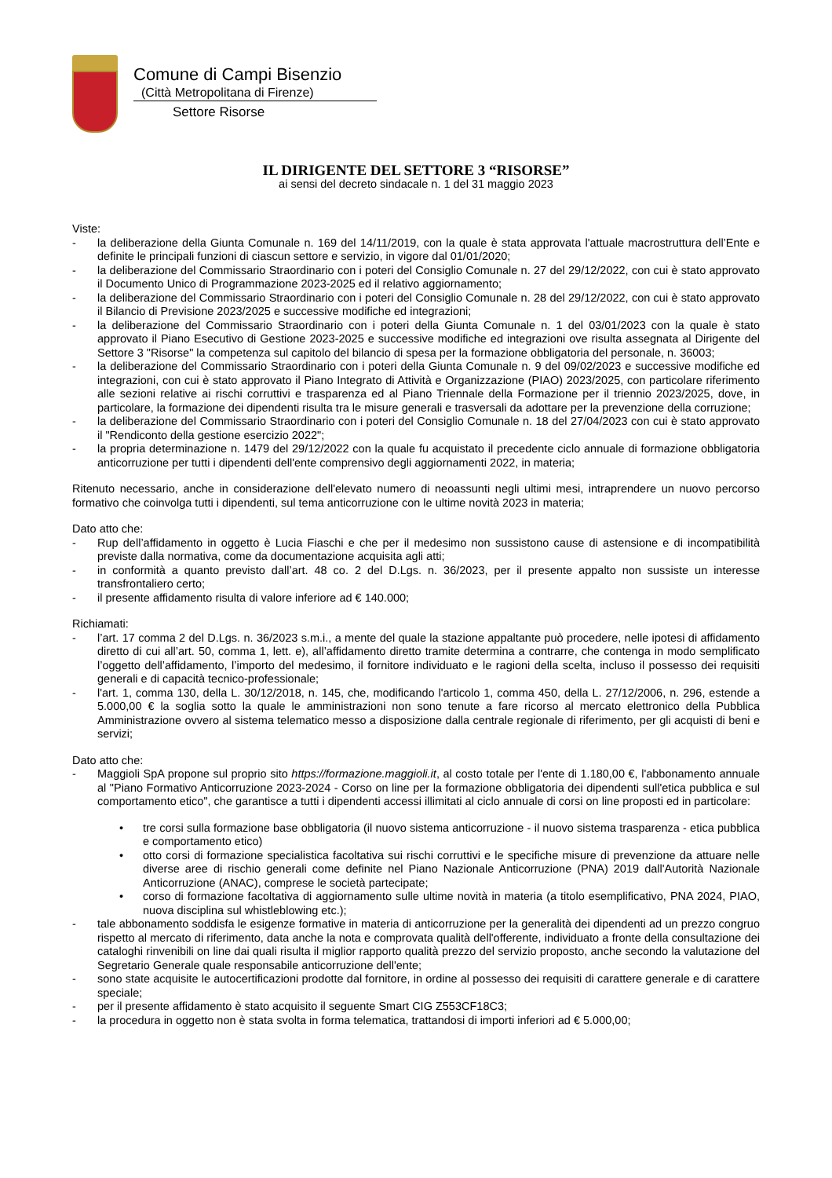Comune di Campi Bisenzio
(Città Metropolitana di Firenze)
Settore Risorse
IL DIRIGENTE DEL SETTORE 3 “RISORSE”
ai sensi del decreto sindacale n. 1 del 31 maggio 2023
Viste:
- la deliberazione della Giunta Comunale n. 169 del 14/11/2019, con la quale è stata approvata l'attuale macrostruttura dell’Ente e definite le principali funzioni di ciascun settore e servizio, in vigore dal 01/01/2020;
- la deliberazione del Commissario Straordinario con i poteri del Consiglio Comunale n. 27 del 29/12/2022, con cui è stato approvato il Documento Unico di Programmazione 2023-2025 ed il relativo aggiornamento;
- la deliberazione del Commissario Straordinario con i poteri del Consiglio Comunale n. 28 del 29/12/2022, con cui è stato approvato il Bilancio di Previsione 2023/2025 e successive modifiche ed integrazioni;
- la deliberazione del Commissario Straordinario con i poteri della Giunta Comunale n. 1 del 03/01/2023 con la quale è stato approvato il Piano Esecutivo di Gestione 2023-2025 e successive modifiche ed integrazioni ove risulta assegnata al Dirigente del Settore 3 "Risorse" la competenza sul capitolo del bilancio di spesa per la formazione obbligatoria del personale, n. 36003;
- la deliberazione del Commissario Straordinario con i poteri della Giunta Comunale n. 9 del 09/02/2023 e successive modifiche ed integrazioni, con cui è stato approvato il Piano Integrato di Attività e Organizzazione (PIAO) 2023/2025, con particolare riferimento alle sezioni relative ai rischi corruttivi e trasparenza ed al Piano Triennale della Formazione per il triennio 2023/2025, dove, in particolare, la formazione dei dipendenti risulta tra le misure generali e trasversali da adottare per la prevenzione della corruzione;
- la deliberazione del Commissario Straordinario con i poteri del Consiglio Comunale n. 18 del 27/04/2023 con cui è stato approvato il "Rendiconto della gestione esercizio 2022";
- la propria determinazione n. 1479 del 29/12/2022 con la quale fu acquistato il precedente ciclo annuale di formazione obbligatoria anticorruzione per tutti i dipendenti dell'ente comprensivo degli aggiornamenti 2022, in materia;
Ritenuto necessario, anche in considerazione dell'elevato numero di neoassunti negli ultimi mesi, intraprendere un nuovo percorso formativo che coinvolga tutti i dipendenti, sul tema anticorruzione con le ultime novità 2023 in materia;
Dato atto che:
- Rup dell’affidamento in oggetto è Lucia Fiaschi e che per il medesimo non sussistono cause di astensione e di incompatibilità previste dalla normativa, come da documentazione acquisita agli atti;
- in conformità a quanto previsto dall’art. 48 co. 2 del D.Lgs. n. 36/2023, per il presente appalto non sussiste un interesse transfrontaliero certo;
- il presente affidamento risulta di valore inferiore ad € 140.000;
Richiamati:
- l’art. 17 comma 2 del D.Lgs. n. 36/2023 s.m.i., a mente del quale la stazione appaltante può procedere, nelle ipotesi di affidamento diretto di cui all’art. 50, comma 1, lett. e), all’affidamento diretto tramite determina a contrarre, che contenga in modo semplificato l’oggetto dell’affidamento, l’importo del medesimo, il fornitore individuato e le ragioni della scelta, incluso il possesso dei requisiti generali e di capacità tecnico-professionale;
- l'art. 1, comma 130, della L. 30/12/2018, n. 145, che, modificando l'articolo 1, comma 450, della L. 27/12/2006, n. 296, estende a 5.000,00 € la soglia sotto la quale le amministrazioni non sono tenute a fare ricorso al mercato elettronico della Pubblica Amministrazione ovvero al sistema telematico messo a disposizione dalla centrale regionale di riferimento, per gli acquisti di beni e servizi;
Dato atto che:
- Maggioli SpA propone sul proprio sito https://formazione.maggioli.it, al costo totale per l'ente di 1.180,00 €, l'abbonamento annuale al "Piano Formativo Anticorruzione 2023-2024 - Corso on line per la formazione obbligatoria dei dipendenti sull'etica pubblica e sul comportamento etico", che garantisce a tutti i dipendenti accessi illimitati al ciclo annuale di corsi on line proposti ed in particolare:
• tre corsi sulla formazione base obbligatoria (il nuovo sistema anticorruzione - il nuovo sistema trasparenza - etica pubblica e comportamento etico)
• otto corsi di formazione specialistica facoltativa sui rischi corruttivi e le specifiche misure di prevenzione da attuare nelle diverse aree di rischio generali come definite nel Piano Nazionale Anticorruzione (PNA) 2019 dall'Autorità Nazionale Anticorruzione (ANAC), comprese le società partecipate;
• corso di formazione facoltativa di aggiornamento sulle ultime novità in materia (a titolo esemplificativo, PNA 2024, PIAO, nuova disciplina sul whistleblowing etc.);
- tale abbonamento soddisfa le esigenze formative in materia di anticorruzione per la generalità dei dipendenti ad un prezzo congruo rispetto al mercato di riferimento, data anche la nota e comprovata qualità dell'offerente, individuato a fronte della consultazione dei cataloghi rinvenibili on line dai quali risulta il miglior rapporto qualità prezzo del servizio proposto, anche secondo la valutazione del Segretario Generale quale responsabile anticorruzione dell'ente;
- sono state acquisite le autocertificazioni prodotte dal fornitore, in ordine al possesso dei requisiti di carattere generale e di carattere speciale;
- per il presente affidamento è stato acquisito il seguente Smart CIG Z553CF18C3;
- la procedura in oggetto non è stata svolta in forma telematica, trattandosi di importi inferiori ad € 5.000,00;